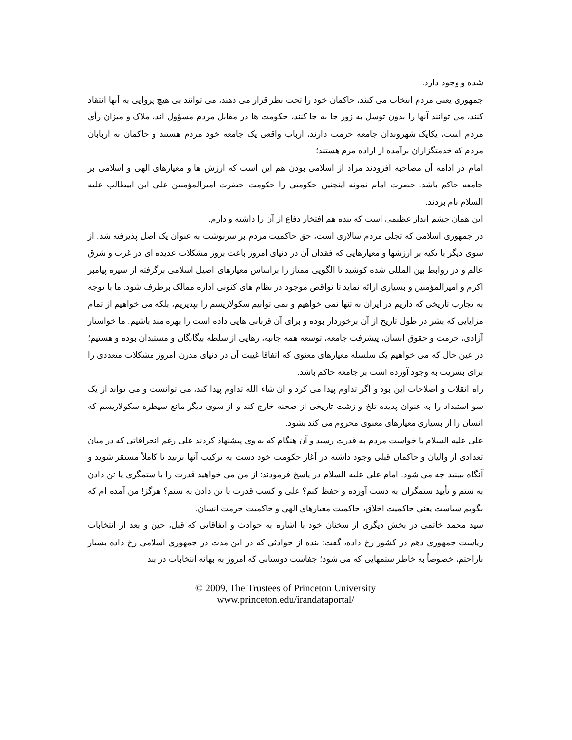شده و وجود دارد.
جمهوری یعنی مردم انتخاب می کنند، حاکمان خود را تحت نظر قرار می دهند، می توانند بی هیچ پروایی به آنها انتقاد کنند، می توانند آنها را بدون توسل به زور جا به جا کنند، حکومت ها در مقابل مردم مسؤول اند، ملاک و میزان رأی مردم است، یکایک شهروندان جامعه حرمت دارند، ارباب واقعی یک جامعه خود مردم هستند و حاکمان نه اربابان مردم که خدمتگزاران برآمده از اراده مرم هستند؛
امام در ادامه آن مصاحبه افزودند مراد از اسلامی بودن هم این است که ارزش ها و معیارهای الهی و اسلامی بر جامعه حاکم باشد. حضرت امام نمونه اینچنین حکومتی را حکومت حضرت امیرالمؤمنین علی ابن ابیطالب علیه السلام نام بردند.
این همان چشم انداز عظیمی است که بنده هم افتخار دفاع از آن را داشته و دارم.
در جمهوری اسلامی که تجلی مردم سالاری است، حق حاکمیت مردم بر سرنوشت به عنوان یک اصل پذیرفته شد. از سوی دیگر با تکیه بر ارزشها و معیارهایی که فقدان آن در دنیای امروز باعث بروز مشکلات عدیده ای در غرب و شرق عالم و در روابط بین المللی شده کوشید تا الگویی ممتاز را براساس معیارهای اصیل اسلامی برگرفته از سیره پیامبر اکرم و امیرالمؤمنین و بسیاری ارائه نماید تا نواقص موجود در نظام های کنونی اداره ممالک برطرف شود. ما با توجه به تجارب تاریخی که داریم در ایران نه تنها نمی خواهیم و نمی توانیم سکولاریسم را بپذیریم، بلکه می خواهیم از تمام مزایایی که بشر در طول تاریخ از آن برخوردار بوده و برای آن قربانی هایی داده است را بهره مند باشیم. ما خواستار آزادی، حرمت و حقوق انسان، پیشرفت جامعه، توسعه همه جانبه، رهایی از سلطه بیگانگان و مستبدان بوده و هستیم؛ در عین حال که می خواهیم یک سلسله معیارهای معنوی که اتفاقا غیبت آن در دنیای مدرن امروز مشکلات متعددی را برای بشریت به وجود آورده است بر جامعه حاکم باشد.
راه انقلاب و اصلاحات این بود و اگر تداوم پیدا می کرد و ان شاء الله تداوم پیدا کند، می توانست و می تواند از یک سو استبداد را به عنوان پدیده تلخ و زشت تاریخی از صحنه خارج کند و از سوی دیگر مانع سیطره سکولاریسم که انسان را از بسیاری معیارهای معنوی محروم می کند بشود.
علی علیه السلام با خواست مردم به قدرت رسید و آن هنگام که به وی پیشنهاد کردند علی رغم انحرافاتی که در میان تعدادی از والیان و حاکمان قبلی وجود داشته در آغاز حکومت خود دست به ترکیب آنها نزنید تا کاملاً مستقر شوید و آنگاه ببینید چه می شود. امام علی علیه السلام در پاسخ فرمودند: از من می خواهید قدرت را با ستمگری یا تن دادن به ستم و تأیید ستمگران به دست آورده و حفظ کنم؟ علی و کسب قدرت با تن دادن به ستم؟ هرگز! من آمده ام که بگویم سیاست یعنی حاکمیت اخلاق، حاکمیت معیارهای الهی و حاکمیت حرمت انسان.
سید محمد خاتمی در بخش دیگری از سخنان خود با اشاره به حوادث و اتفاقاتی که قبل، حین و بعد از انتخابات ریاست جمهوری دهم در کشور رخ داده، گفت: بنده از حوادثی که در این مدت در جمهوری اسلامی رخ داده بسیار ناراحتم، خصوصاً به خاطر ستمهایی که می شود؛ جفاست دوستانی که امروز به بهانه انتخابات در بند
© 2009, The Trustees of Princeton University
www.princeton.edu/irandataportal/